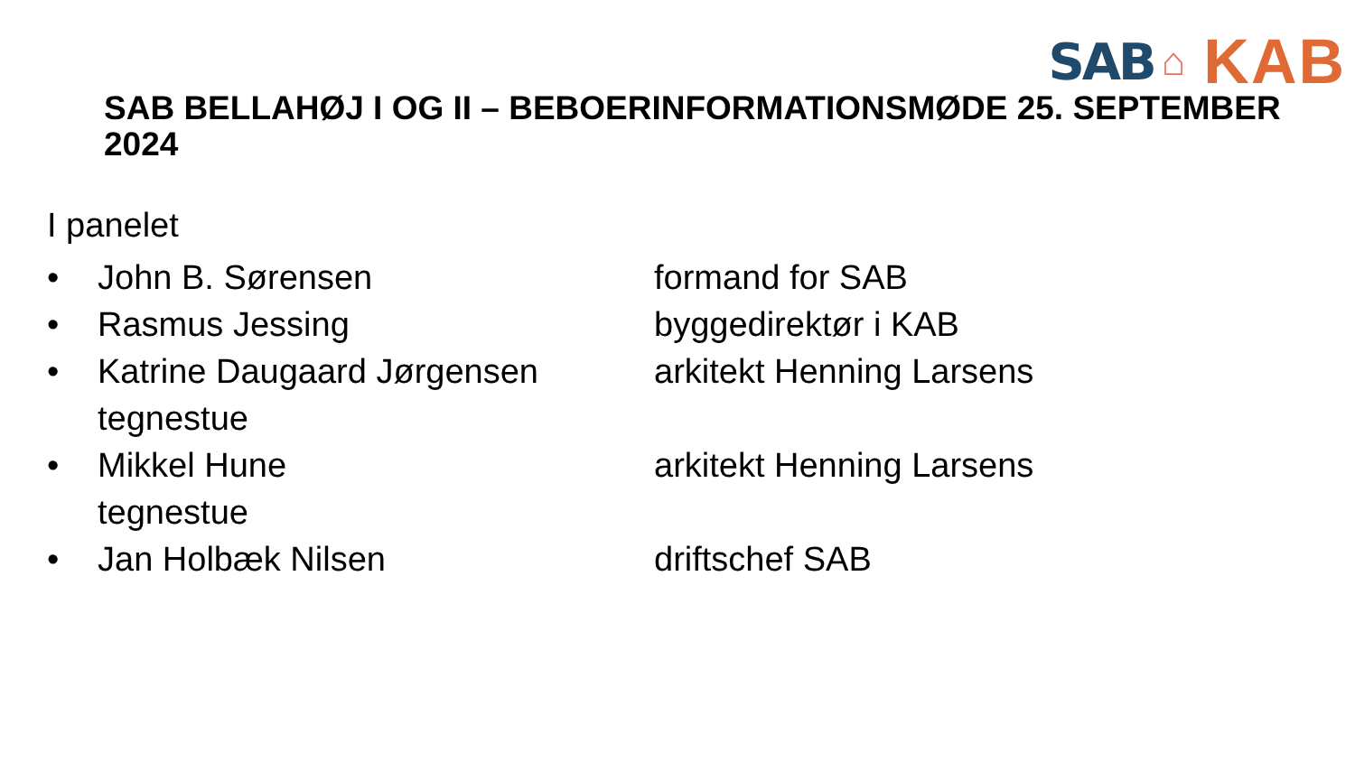SAB ⌂ KAB
SAB BELLAHØJ I OG II – BEBOERINFORMATIONSMØDE 25. SEPTEMBER 2024
I panelet
• John B. Sørensen formand for SAB
• Rasmus Jessing byggedirektør i KAB
• Katrine Daugaard Jørgensen arkitekt Henning Larsens
tegnestue
• Mikkel Hune arkitekt Henning Larsens
tegnestue
• Jan Holbæk Nilsen driftschef SAB